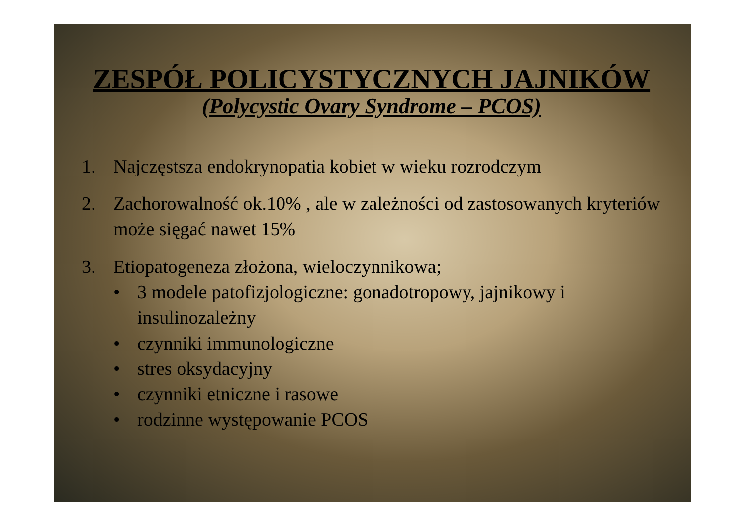ZESPÓŁ POLICYSTYCZNYCH JAJNIKÓW
(Polycystic Ovary Syndrome – PCOS)
1. Najczęstsza endokrynopatia kobiet w wieku rozrodczym
2. Zachorowalność ok.10% , ale w zależności od zastosowanych kryteriów może sięgać nawet 15%
3. Etiopatogeneza złożona, wieloczynnikowa;
• 3 modele patofizjologiczne: gonadotropowy, jajnikowy i insulinozależny
• czynniki immunologiczne
• stres oksydacyjny
• czynniki etniczne i rasowe
• rodzinne występowanie PCOS